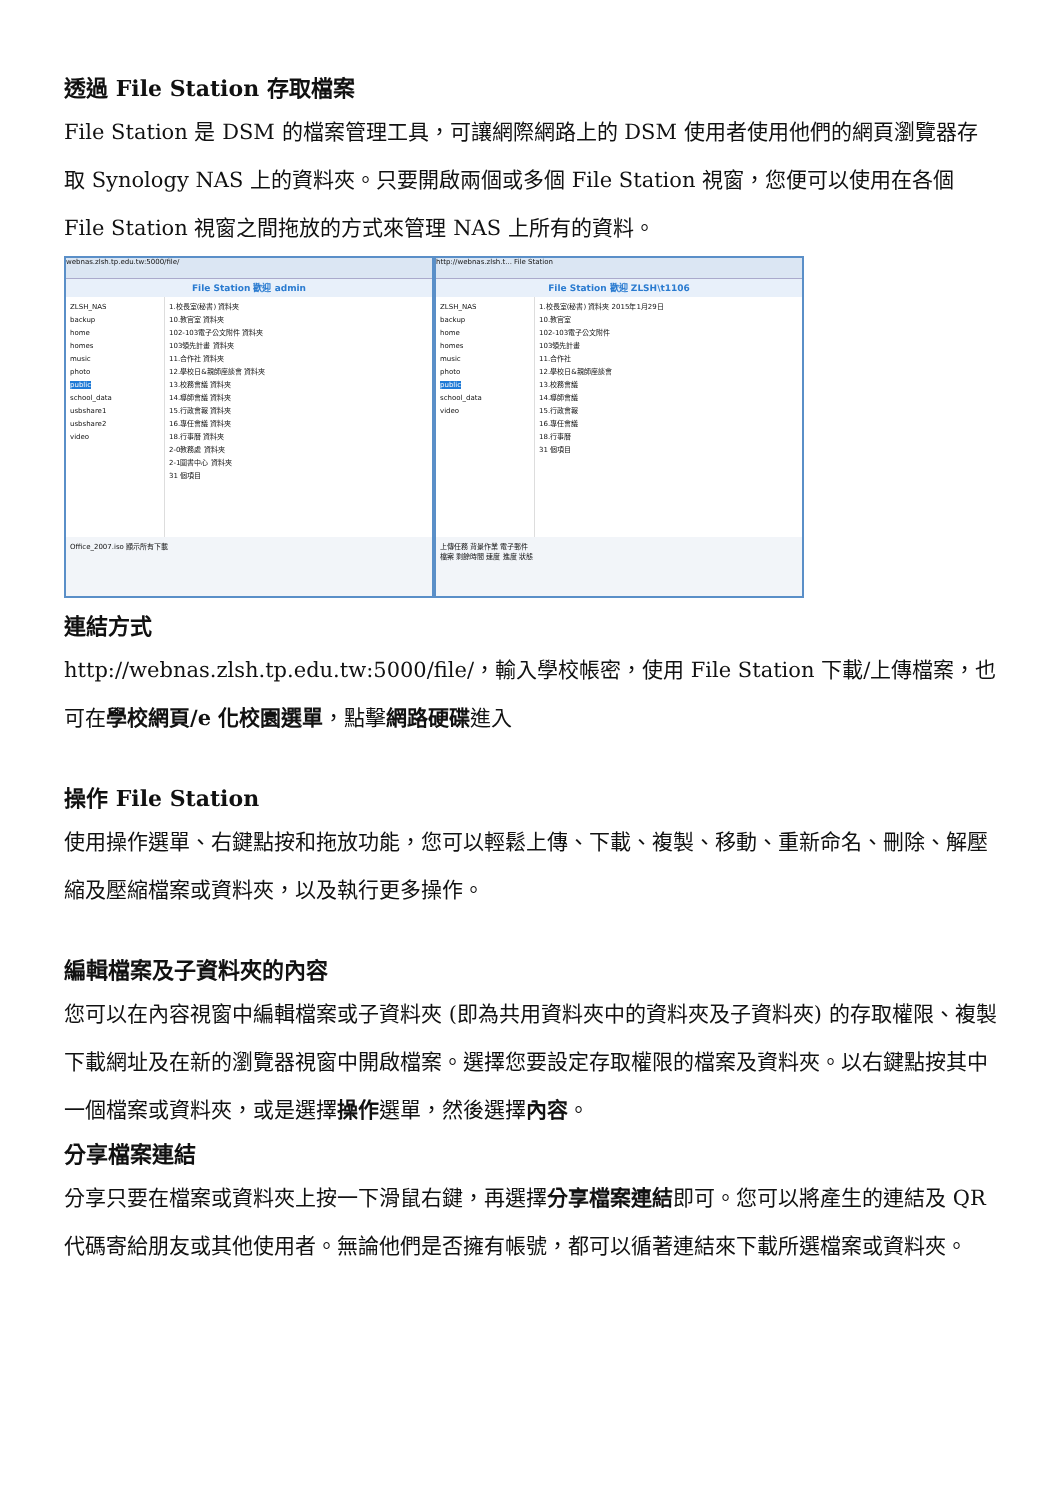透過 File Station 存取檔案
File Station 是 DSM 的檔案管理工具，可讓網際網路上的 DSM 使用者使用他們的網頁瀏覽器存取 Synology NAS 上的資料夾。只要開啟兩個或多個 File Station 視窗，您便可以使用在各個 File Station 視窗之間拖放的方式來管理 NAS 上所有的資料。
webnas.zlsh.tp.edu.tw:5000/file/
File Station 歡迎 admin
ZLSH_NAS
backup
home
homes
music
photo
public
school_data
usbshare1
usbshare2
video
1.校長室(秘書) 資料夾
10.教官室 資料夾
102-103電子公文附件 資料夾
103領先計畫 資料夾
11.合作社 資料夾
12.學校日&親師座談會 資料夾
13.校務會議 資料夾
14.導師會議 資料夾
15.行政會報 資料夾
16.專任會議 資料夾
18.行事曆 資料夾
2-0教務處 資料夾
2-1圖書中心 資料夾
31 個項目
Office_2007.iso 顯示所有下載
http://webnas.zlsh.t... File Station
File Station 歡迎 ZLSH\t1106
ZLSH_NAS
backup
home
homes
music
photo
public
school_data
video
1.校長室(秘書) 資料夾 2015年1月29日
10.教官室
102-103電子公文附件
103領先計畫
11.合作社
12.學校日&親師座談會
13.校務會議
14.導師會議
15.行政會報
16.專任會議
18.行事曆
31 個項目
上傳任務 背景作業 電子郵件
檔案 剩餘時間 速度 進度 狀態
連結方式
http://webnas.zlsh.tp.edu.tw:5000/file/，輸入學校帳密，使用 File Station 下載/上傳檔案，也可在學校網頁/e 化校園選單，點擊網路硬碟進入
操作 File Station
使用操作選單、右鍵點按和拖放功能，您可以輕鬆上傳、下載、複製、移動、重新命名、刪除、解壓縮及壓縮檔案或資料夾，以及執行更多操作。
編輯檔案及子資料夾的內容
您可以在內容視窗中編輯檔案或子資料夾 (即為共用資料夾中的資料夾及子資料夾) 的存取權限、複製下載網址及在新的瀏覽器視窗中開啟檔案。選擇您要設定存取權限的檔案及資料夾。以右鍵點按其中一個檔案或資料夾，或是選擇操作選單，然後選擇內容。
分享檔案連結
分享只要在檔案或資料夾上按一下滑鼠右鍵，再選擇分享檔案連結即可。您可以將產生的連結及 QR 代碼寄給朋友或其他使用者。無論他們是否擁有帳號，都可以循著連結來下載所選檔案或資料夾。